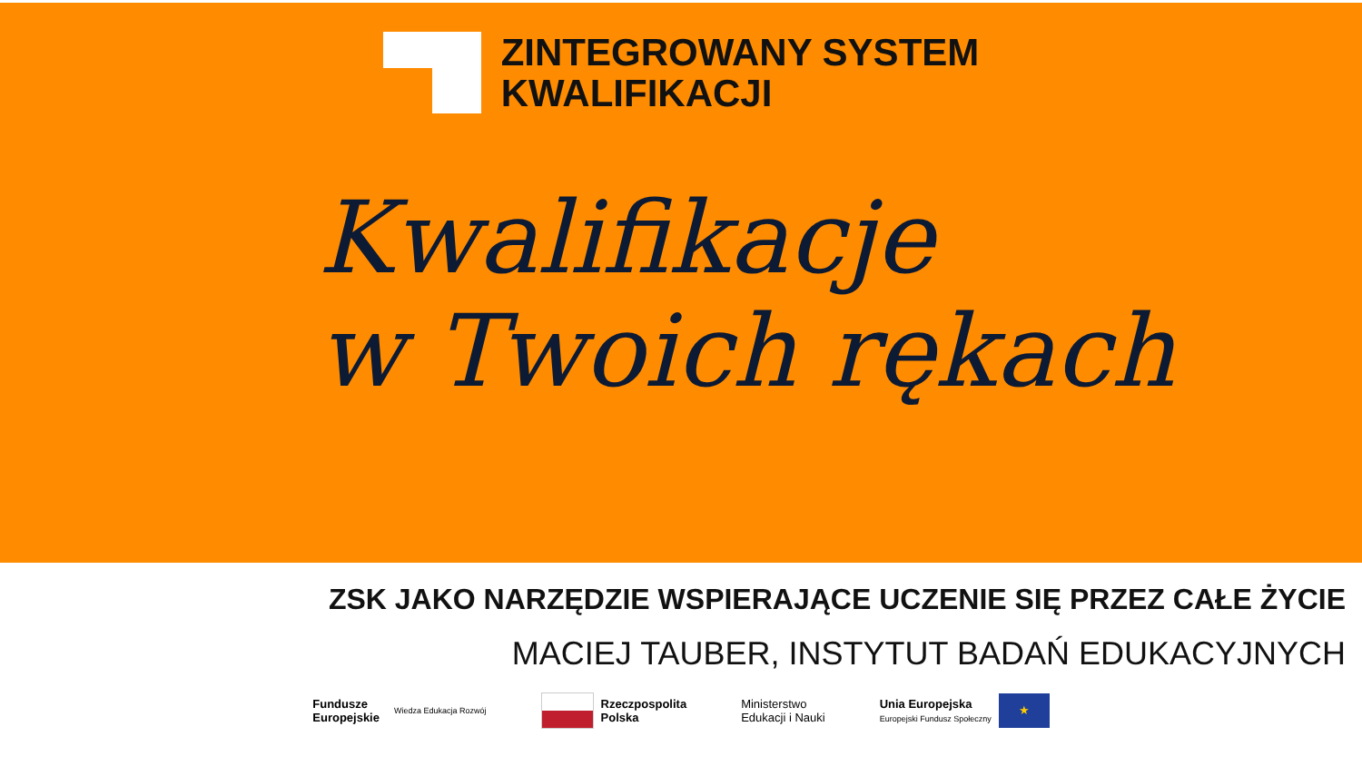ZINTEGROWANY SYSTEM
KWALIFIKACJI
Kwalifikacje
w Twoich rękach
ZSK JAKO NARZĘDZIE WSPIERAJĄCE UCZENIE SIĘ PRZEZ CAŁE ŻYCIE
MACIEJ TAUBER, INSTYTUT BADAŃ EDUKACYJNYCH
Fundusze
Europejskie
Wiedza Edukacja Rozwój
Rzeczpospolita
Polska
Ministerstwo
Edukacji i Nauki
Unia Europejska
Europejski Fundusz Społeczny ★